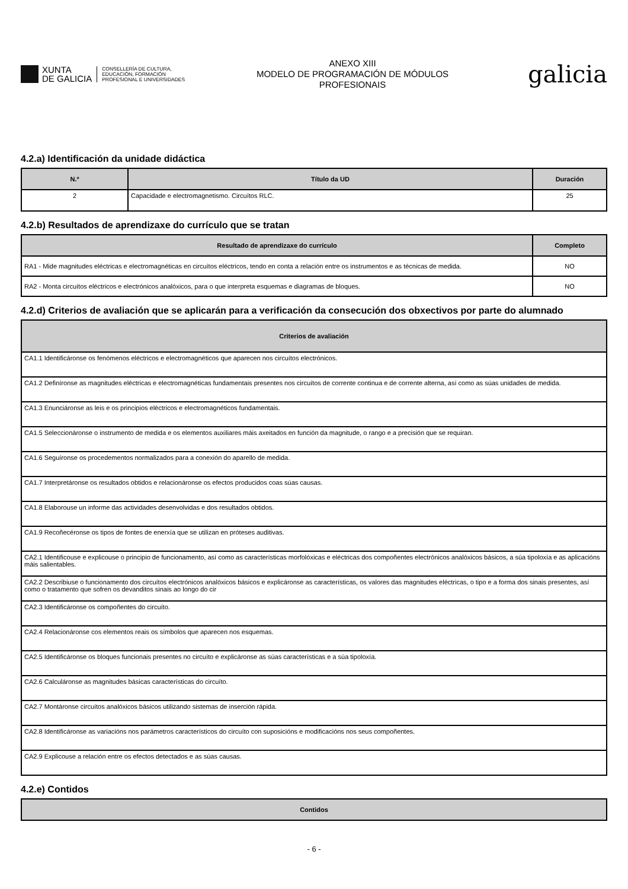XUNTA
DE GALICIA
CONSELLERÍA DE CULTURA,
EDUCACIÓN, FORMACIÓN
PROFESIONAL E UNIVERSIDADES
ANEXO XIII
MODELO DE PROGRAMACIÓN DE MÓDULOS
PROFESIONAIS
galicia
4.2.a) Identificación da unidade didáctica
| N.º | Título da UD | Duración |
| --- | --- | --- |
| 2 | Capacidade e electromagnetismo. Circuítos RLC. | 25 |
4.2.b) Resultados de aprendizaxe do currículo que se tratan
| Resultado de aprendizaxe do currículo | Completo |
| --- | --- |
| RA1 - Mide magnitudes eléctricas e electromagnéticas en circuítos eléctricos, tendo en conta a relación entre os instrumentos e as técnicas de medida. | NO |
| RA2 - Monta circuítos eléctricos e electrónicos analóxicos, para o que interpreta esquemas e diagramas de bloques. | NO |
4.2.d) Criterios de avaliación que se aplicarán para a verificación da consecución dos obxectivos por parte do alumnado
| Criterios de avaliación |
| --- |
| CA1.1 Identificáronse os fenómenos eléctricos e electromagnéticos que aparecen nos circuítos electrónicos. |
| CA1.2 Definíronse as magnitudes eléctricas e electromagnéticas fundamentais presentes nos circuítos de corrente continua e de corrente alterna, así como as súas unidades de medida. |
| CA1.3 Enunciáronse as leis e os principios eléctricos e electromagnéticos fundamentais. |
| CA1.5 Seleccionáronse o instrumento de medida e os elementos auxiliares máis axeitados en función da magnitude, o rango e a precisión que se requiran. |
| CA1.6 Seguíronse os procedementos normalizados para a conexión do aparello de medida. |
| CA1.7 Interpretáronse os resultados obtidos e relacionáronse os efectos producidos coas súas causas. |
| CA1.8 Elaborouse un informe das actividades desenvolvidas e dos resultados obtidos. |
| CA1.9 Recoñecéronse os tipos de fontes de enerxía que se utilizan en próteses auditivas. |
| CA2.1 Identificouse e explicouse o principio de funcionamento, así como as características morfolóxicas e eléctricas dos compoñentes electrónicos analóxicos básicos, a súa tipoloxía e as aplicacións máis salientables. |
| CA2.2 Describiuse o funcionamento dos circuítos electrónicos analóxicos básicos e explicáronse as características, os valores das magnitudes eléctricas, o tipo e a forma dos sinais presentes, así como o tratamento que sofren os devanditos sinais ao longo do cir |
| CA2.3 Identificáronse os compoñentes do circuíto. |
| CA2.4 Relacionáronse cos elementos reais os símbolos que aparecen nos esquemas. |
| CA2.5 Identificáronse os bloques funcionais presentes no circuíto e explicáronse as súas características e a súa tipoloxía. |
| CA2.6 Calculáronse as magnitudes básicas características do circuíto. |
| CA2.7 Montáronse circuítos analóxicos básicos utilizando sistemas de inserción rápida. |
| CA2.8 Identificáronse as variacións nos parámetros característicos do circuíto con suposicións e modificacións nos seus compoñentes. |
| CA2.9 Explicouse a relación entre os efectos detectados e as súas causas. |
4.2.e) Contidos
| Contidos |
| --- |
- 6 -